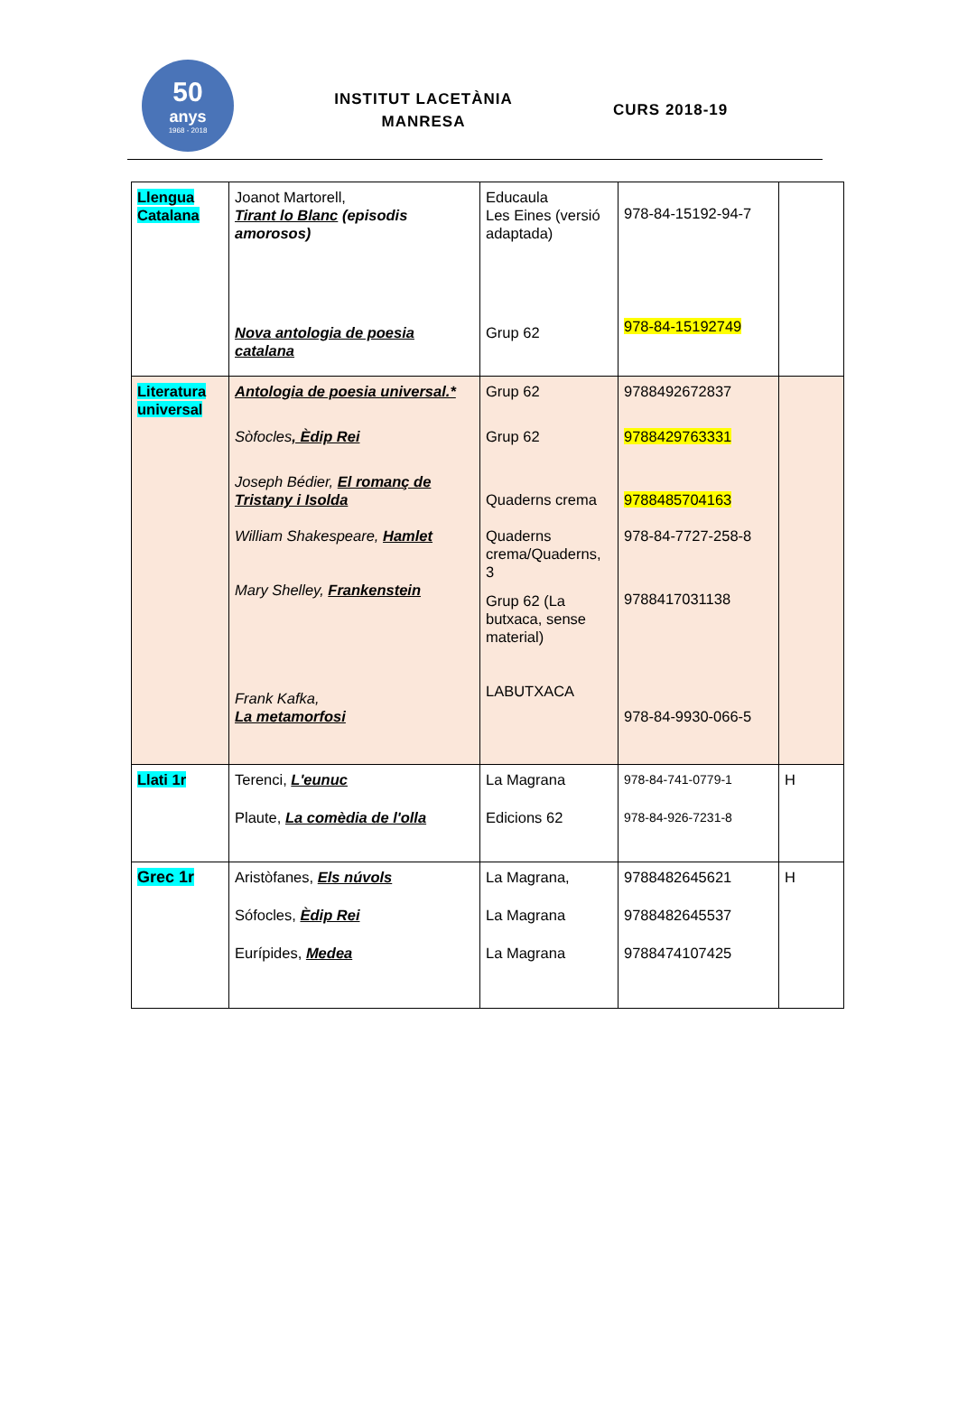50
anys
1968 - 2018
INSTITUT LACETÀNIA
MANRESA
CURS 2018-19
| Llengua Catalana | Joanot Martorell, Tirant lo Blanc (episodis amorosos) Nova antologia de poesia catalana | Educaula Les Eines (versió adaptada) Grup 62 | 978-84-15192-94-7 978-84-15192749 | |
| Literatura universal | Antologia de poesia universal.* Sòfocles , Èdip Rei Joseph Bédier, El romanç de Tristany i Isolda William Shakespeare, Hamlet Mary Shelley, Frankenstein Frank Kafka, La metamorfosi | Grup 62 Grup 62 Quaderns crema Quaderns crema/Quaderns, 3 Grup 62 (La butxaca, sense material) LABUTXACA | 9788492672837 9788429763331 9788485704163 978-84-7727-258-8 9788417031138 978-84-9930-066-5 | |
| Llati 1r | Terenci, L'eunuc Plaute, La comèdia de l'olla | La Magrana Edicions 62 | 978-84-741-0779-1 978-84-926-7231-8 | H |
| Grec 1r | Aristòfanes, Els núvols Sófocles, Èdip Rei Eurípides, Medea | La Magrana, La Magrana La Magrana | 9788482645621 9788482645537 9788474107425 | H |